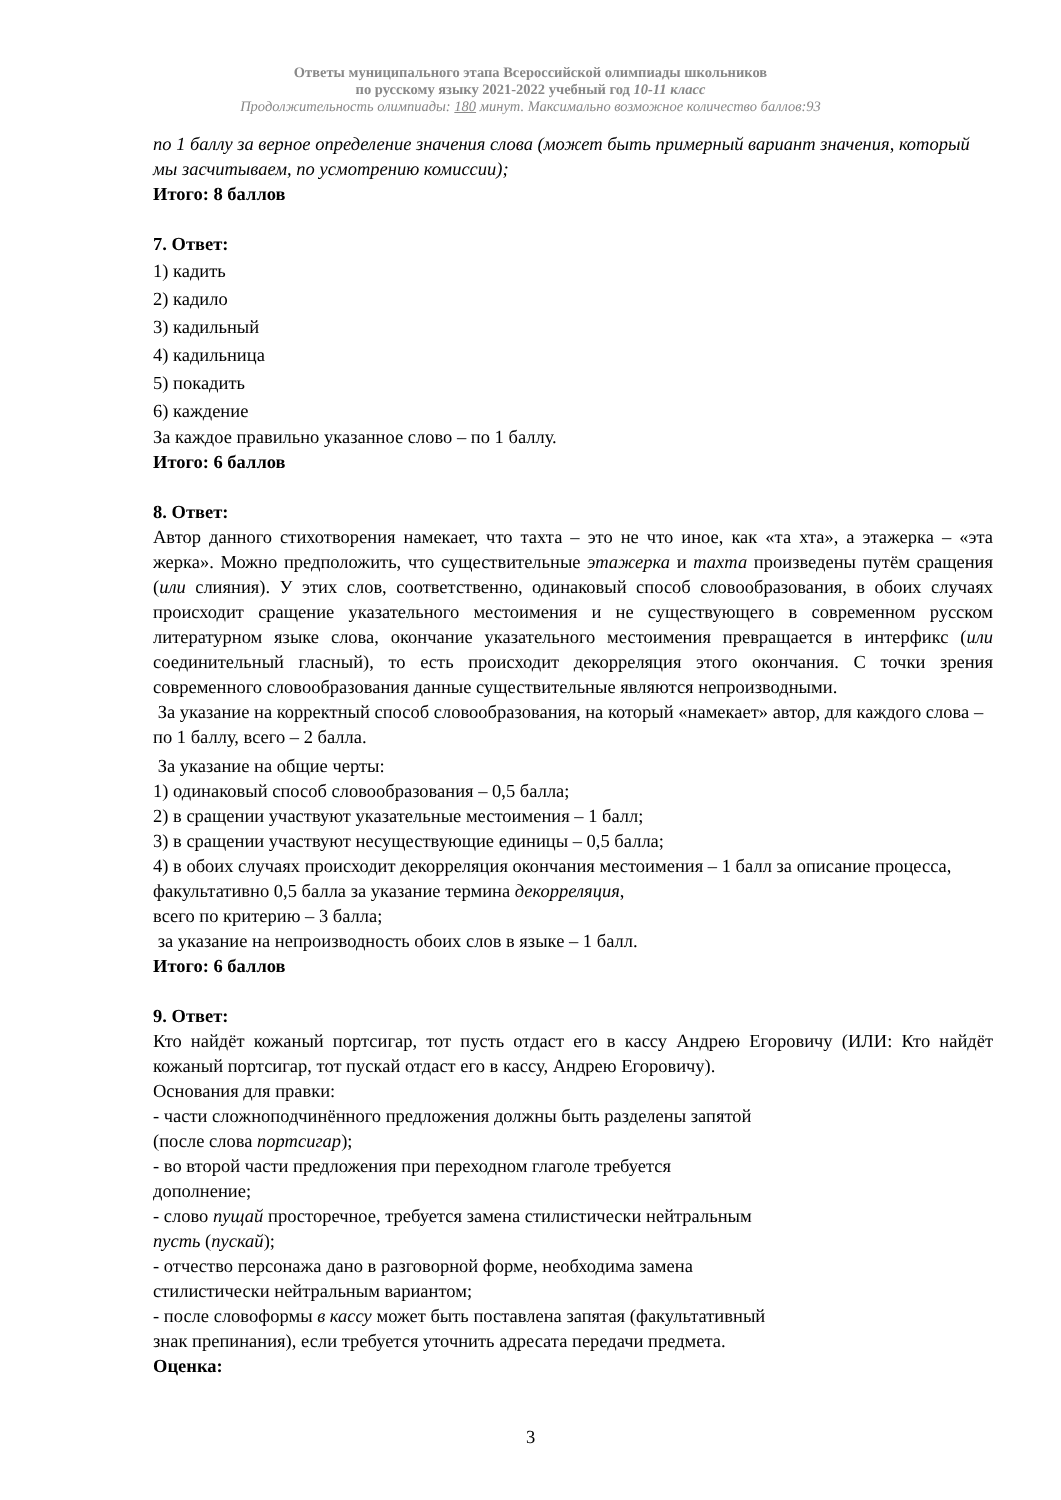Ответы муниципального этапа Всероссийской олимпиады школьников
по русскому языку 2021-2022 учебный год 10-11 класс
Продолжительность олимпиады: 180 минут. Максимально возможное количество баллов:93
по 1 баллу за верное определение значения слова (может быть примерный вариант значения, который мы засчитываем, по усмотрению комиссии);
Итого: 8 баллов
7. Ответ:
1) кадить
2) кадило
3) кадильный
4) кадильница
5) покадить
6) каждение
За каждое правильно указанное слово – по 1 баллу.
Итого: 6 баллов
8. Ответ:
Автор данного стихотворения намекает, что тахта – это не что иное, как «та хта», а этажерка – «эта жерка». Можно предположить, что существительные этажерка и тахта произведены путём сращения (или слияния). У этих слов, соответственно, одинаковый способ словообразования, в обоих случаях происходит сращение указательного местоимения и не существующего в современном русском литературном языке слова, окончание указательного местоимения превращается в интерфикс (или соединительный гласный), то есть происходит декорреляция этого окончания. С точки зрения современного словообразования данные существительные являются непроизводными.
За указание на корректный способ словообразования, на который «намекает» автор, для каждого слова – по 1 баллу, всего – 2 балла.
За указание на общие черты:
1) одинаковый способ словообразования – 0,5 балла;
2) в сращении участвуют указательные местоимения – 1 балл;
3) в сращении участвуют несуществующие единицы – 0,5 балла;
4) в обоих случаях происходит декорреляция окончания местоимения – 1 балл за описание процесса, факультативно 0,5 балла за указание термина декорреляция,
всего по критерию – 3 балла;
за указание на непроизводность обоих слов в языке – 1 балл.
Итого: 6 баллов
9. Ответ:
Кто найдёт кожаный портсигар, тот пусть отдаст его в кассу Андрею Егоровичу (ИЛИ: Кто найдёт кожаный портсигар, тот пускай отдаст его в кассу, Андрею Егоровичу).
Основания для правки:
- части сложноподчинённого предложения должны быть разделены запятой
(после слова портсигар);
- во второй части предложения при переходном глаголе требуется
дополнение;
- слово пущай просторечное, требуется замена стилистически нейтральным
пусть (пускай);
- отчество персонажа дано в разговорной форме, необходима замена
стилистически нейтральным вариантом;
- после словоформы в кассу может быть поставлена запятая (факультативный
знак препинания), если требуется уточнить адресата передачи предмета.
Оценка:
3